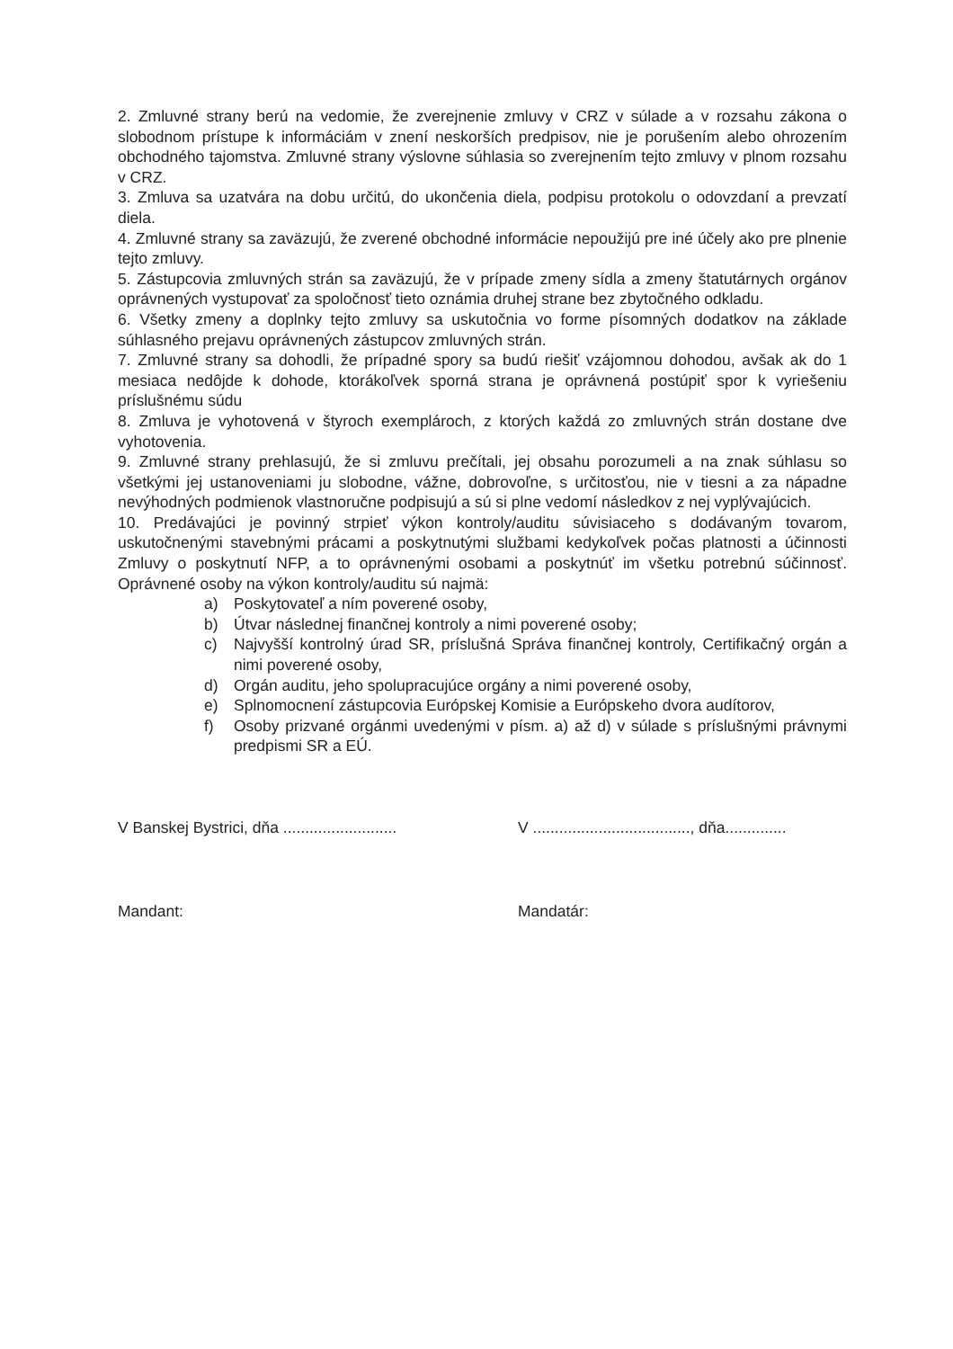2. Zmluvné strany berú na vedomie, že zverejnenie zmluvy v CRZ v súlade a v rozsahu zákona o slobodnom prístupe k informáciám v znení neskorších predpisov, nie je porušením alebo ohrozením obchodného tajomstva. Zmluvné strany výslovne súhlasia so zverejnením tejto zmluvy v plnom rozsahu v CRZ.
3. Zmluva sa uzatvára na dobu určitú, do ukončenia diela, podpisu protokolu o odovzdaní a prevzatí diela.
4. Zmluvné strany sa zaväzujú, že zverené obchodné informácie nepoužijú pre iné účely ako pre plnenie tejto zmluvy.
5. Zástupcovia zmluvných strán sa zaväzujú, že v prípade zmeny sídla a zmeny štatutárnych orgánov oprávnených vystupovať za spoločnosť tieto oznámia druhej strane bez zbytočného odkladu.
6. Všetky zmeny a doplnky tejto zmluvy sa uskutočnia vo forme písomných dodatkov na základe súhlasného prejavu oprávnených zástupcov zmluvných strán.
7. Zmluvné strany sa dohodli, že prípadné spory sa budú riešiť vzájomnou dohodou, avšak ak do 1 mesiaca nedôjde k dohode, ktorákoľvek sporná strana je oprávnená postúpiť spor k vyriešeniu príslušnému súdu
8. Zmluva je vyhotovená v štyroch exemplároch, z ktorých každá zo zmluvných strán dostane dve vyhotovenia.
9. Zmluvné strany prehlasujú, že si zmluvu prečítali, jej obsahu porozumeli a na znak súhlasu so všetkými jej ustanoveniami ju slobodne, vážne, dobrovoľne, s určitosťou, nie v tiesni a za nápadne nevýhodných podmienok vlastnoručne podpisujú a sú si plne vedomí následkov z nej vyplývajúcich.
10. Predávajúci je povinný strpieť výkon kontroly/auditu súvisiaceho s dodávaným tovarom, uskutočnenými stavebnými prácami a poskytnutými službami kedykoľvek počas platnosti a účinnosti Zmluvy o poskytnutí NFP, a to oprávnenými osobami a poskytnúť im všetku potrebnú súčinnosť. Oprávnené osoby na výkon kontroly/auditu sú najmä:
a) Poskytovateľ a ním poverené osoby,
b) Útvar následnej finančnej kontroly a nimi poverené osoby;
c) Najvyšší kontrolný úrad SR, príslušná Správa finančnej kontroly, Certifikačný orgán a nimi poverené osoby,
d) Orgán auditu, jeho spolupracujúce orgány a nimi poverené osoby,
e) Splnomocnení zástupcovia Európskej Komisie a Európskeho dvora audítorov,
f) Osoby prizvané orgánmi uvedenými v písm. a) až d) v súlade s príslušnými právnymi predpismi SR a EÚ.
V Banskej Bystrici, dňa ..........................
V ...................................., dňa..............
Mandant: Mandatár: